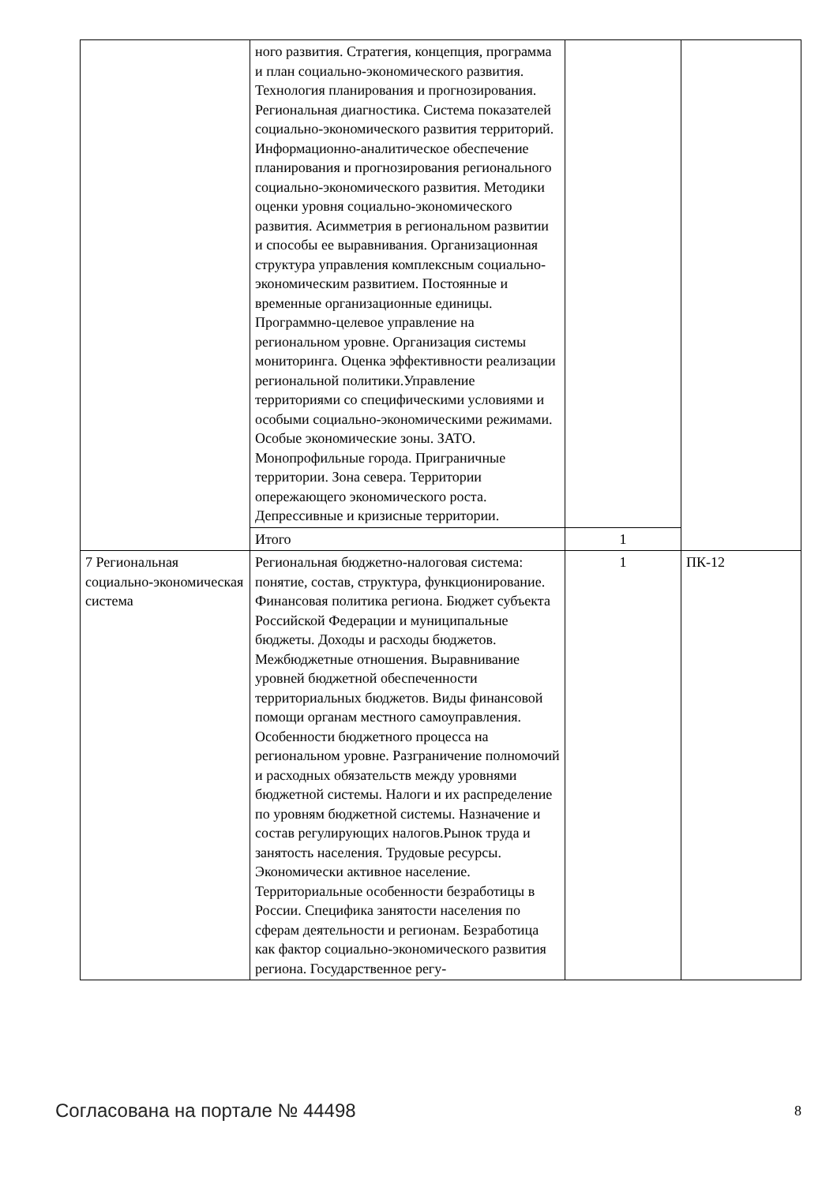| | ного развития. Стратегия, концепция, программа и план социально-экономического развития. Технология планирования и прогнозирования. Региональная диагностика. Система показателей социально-экономического развития территорий. Информационно-аналитическое обеспечение планирования и прогнозирования регионального социально-экономического развития. Методики оценки уровня социально-экономического развития. Асимметрия в региональном развитии и способы ее выравнивания. Организационная структура управления комплексным социально-экономическим развитием. Постоянные и временные организационные единицы. Программно-целевое управление на региональном уровне. Организация системы мониторинга. Оценка эффективности реализации региональной политики.Управление территориями со специфическими условиями и особыми социально-экономическими режимами. Особые экономические зоны. ЗАТО. Монопрофильные города. Приграничные территории. Зона севера. Территории опережающего экономического роста. Депрессивные и кризисные территории. | | |
| | Итого | 1 | |
| 7 Региональная социально-экономическая система | Региональная бюджетно-налоговая система: понятие, состав, структура, функционирование. Финансовая политика региона. Бюджет субъекта Российской Федерации и муниципальные бюджеты. Доходы и расходы бюджетов. Межбюджетные отношения. Выравнивание уровней бюджетной обеспеченности территориальных бюджетов. Виды финансовой помощи органам местного самоуправления. Особенности бюджетного процесса на региональном уровне. Разграничение полномочий и расходных обязательств между уровнями бюджетной системы. Налоги и их распределение по уровням бюджетной системы. Назначение и состав регулирующих налогов.Рынок труда и занятость населения. Трудовые ресурсы. Экономически активное население. Территориальные особенности безработицы в России. Специфика занятости населения по сферам деятельности и регионам. Безработица как фактор социально-экономического развития региона. Государственное регу- | 1 | ПК-12 |
Согласована на портале № 44498 8